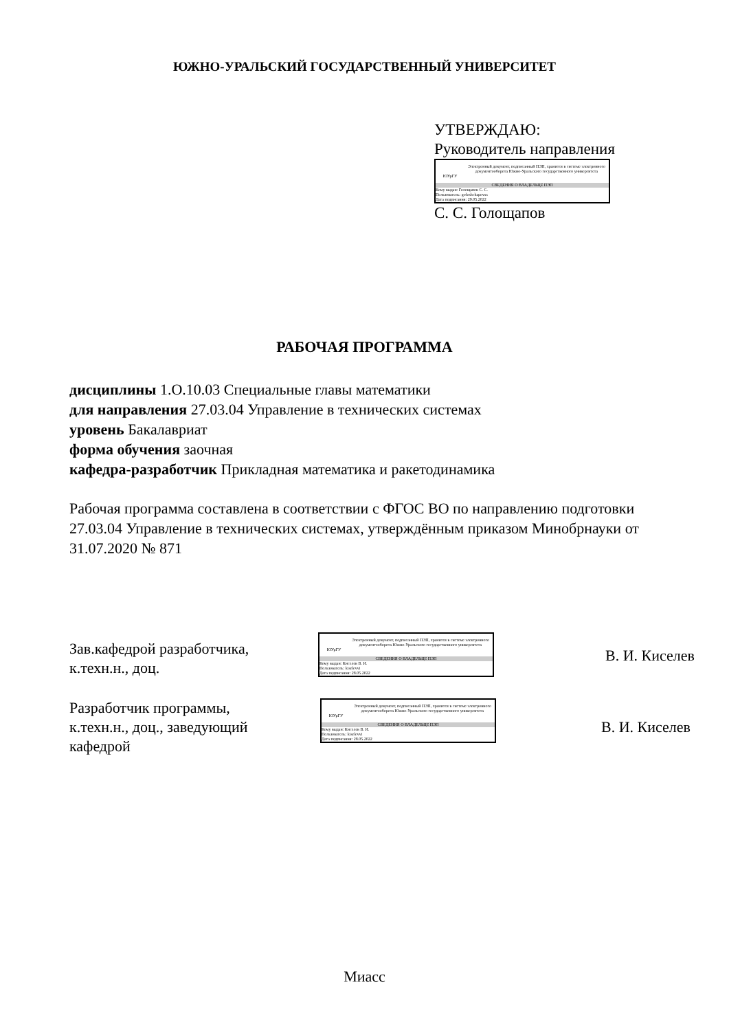ЮЖНО-УРАЛЬСКИЙ ГОСУДАРСТВЕННЫЙ УНИВЕРСИТЕТ
УТВЕРЖДАЮ:
Руководитель направления
ЮУрГУ
Электронный документ, подписанный ПЭП, хранится в системе электронного документооборота Южно-Уральского государственного университета
СВЕДЕНИЯ О ВЛАДЕЛЬЦЕ ПЭП
Кому выдан: Голощапов С. С.
Пользователь: goloshchapovss
Дата подписания: 29.05.2022
С. С. Голощапов
РАБОЧАЯ ПРОГРАММА
дисциплины 1.О.10.03 Специальные главы математики
для направления 27.03.04 Управление в технических системах
уровень Бакалавриат
форма обучения заочная
кафедра-разработчик Прикладная математика и ракетодинамика
Рабочая программа составлена в соответствии с ФГОС ВО по направлению подготовки 27.03.04 Управление в технических системах, утверждённым приказом Минобрнауки от 31.07.2020 № 871
Зав.кафедрой разработчика,
к.техн.н., доц.
ЮУрГУ
Электронный документ, подписанный ПЭП, хранится в системе электронного документооборота Южно-Уральского государственного университета
СВЕДЕНИЯ О ВЛАДЕЛЬЦЕ ПЭП
Кому выдан: Киселев В. И.
Пользователь: kiselevvi
Дата подписания: 28.05.2022
В. И. Киселев
Разработчик программы,
к.техн.н., доц., заведующий
кафедрой
ЮУрГУ
Электронный документ, подписанный ПЭП, хранится в системе электронного документооборота Южно-Уральского государственного университета
СВЕДЕНИЯ О ВЛАДЕЛЬЦЕ ПЭП
Кому выдан: Киселев В. И.
Пользователь: kiselevvi
Дата подписания: 28.05.2022
В. И. Киселев
Миасс